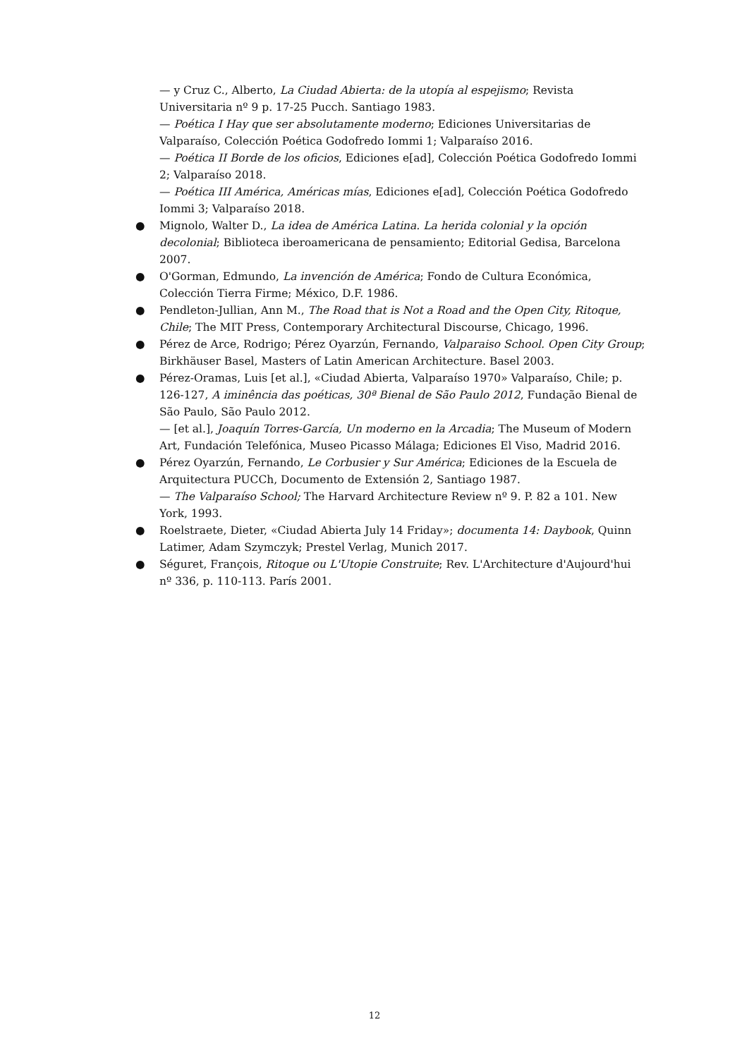— y Cruz C., Alberto, La Ciudad Abierta: de la utopía al espejismo; Revista Universitaria nº 9 p. 17-25 Pucch. Santiago 1983.
— Poética I Hay que ser absolutamente moderno; Ediciones Universitarias de Valparaíso, Colección Poética Godofredo Iommi 1; Valparaíso 2016.
— Poética II Borde de los oficios, Ediciones e[ad], Colección Poética Godofredo Iommi 2; Valparaíso 2018.
— Poética III América, Américas mías, Ediciones e[ad], Colección Poética Godofredo Iommi 3; Valparaíso 2018.
● Mignolo, Walter D., La idea de América Latina. La herida colonial y la opción decolonial; Biblioteca iberoamericana de pensamiento; Editorial Gedisa, Barcelona 2007.
● O'Gorman, Edmundo, La invención de América; Fondo de Cultura Económica, Colección Tierra Firme; México, D.F. 1986.
● Pendleton-Jullian, Ann M., The Road that is Not a Road and the Open City, Ritoque, Chile; The MIT Press, Contemporary Architectural Discourse, Chicago, 1996.
● Pérez de Arce, Rodrigo; Pérez Oyarzún, Fernando, Valparaiso School. Open City Group; Birkhäuser Basel, Masters of Latin American Architecture. Basel 2003.
● Pérez-Oramas, Luis [et al.], «Ciudad Abierta, Valparaíso 1970» Valparaíso, Chile; p. 126-127, A iminência das poéticas, 30ª Bienal de São Paulo 2012, Fundação Bienal de São Paulo, São Paulo 2012.
— [et al.], Joaquín Torres-García, Un moderno en la Arcadia; The Museum of Modern Art, Fundación Telefónica, Museo Picasso Málaga; Ediciones El Viso, Madrid 2016.
● Pérez Oyarzún, Fernando, Le Corbusier y Sur América; Ediciones de la Escuela de Arquitectura PUCCh, Documento de Extensión 2, Santiago 1987.
— The Valparaíso School; The Harvard Architecture Review nº 9. P. 82 a 101. New York, 1993.
● Roelstraete, Dieter, «Ciudad Abierta July 14 Friday»; documenta 14: Daybook, Quinn Latimer, Adam Szymczyk; Prestel Verlag, Munich 2017.
● Séguret, François, Ritoque ou L'Utopie Construite; Rev. L'Architecture d'Aujourd'hui nº 336, p. 110-113. París 2001.
12